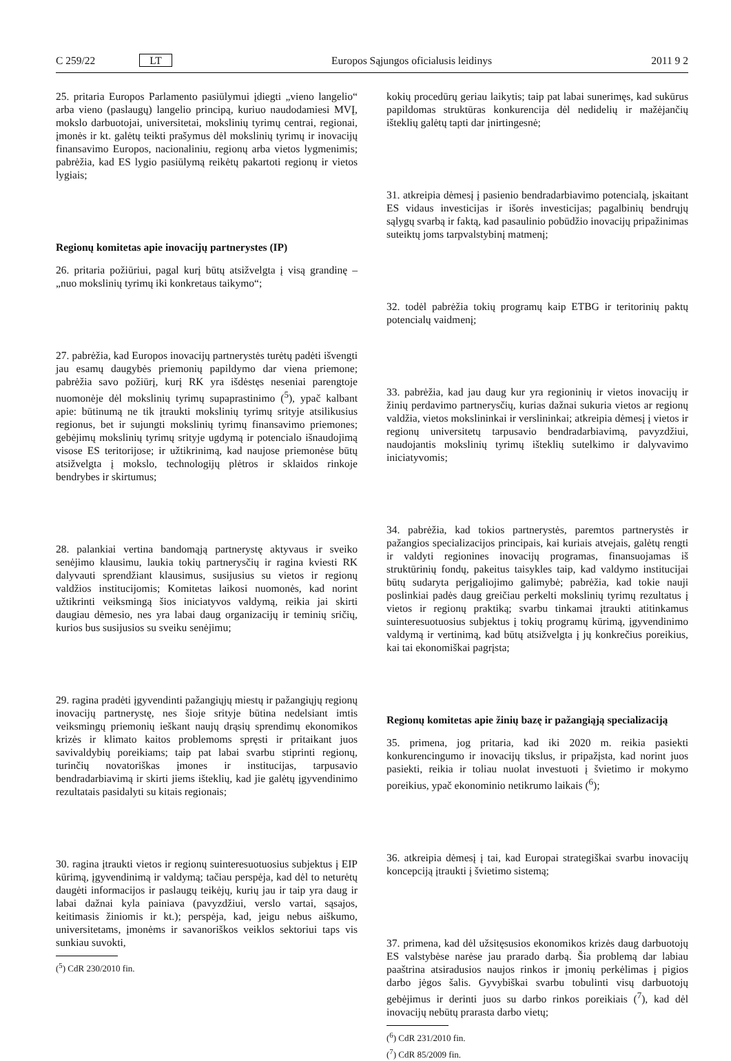C 259/22 LT Europos Sąjungos oficialusis leidinys 2011 9 2
25. pritaria Europos Parlamento pasiūlymui įdiegti „vieno langelio“ arba vieno (paslaugų) langelio principą, kuriuo naudodamiesi MVĮ, mokslo darbuotojai, universitetai, mokslinių tyrimų centrai, regionai, įmonės ir kt. galėtų teikti prašymus dėl mokslinių tyrimų ir inovacijų finansavimo Europos, nacionaliniu, regionų arba vietos lygmenimis; pabrėžia, kad ES lygio pasiūlymą reikėtų pakartoti regionų ir vietos lygiais;
Regionų komitetas apie inovacijų partnerystes (IP)
26. pritaria požiūriui, pagal kurį būtų atsižvelgta į visą grandinę – „nuo mokslinių tyrimų iki konkretaus taikymo“;
27. pabrėžia, kad Europos inovacijų partnerystės turėtų padėti išvengti jau esamų daugybės priemonių papildymo dar viena priemone; pabrėžia savo požiūrį, kurį RK yra išdėstęs neseniai parengtoje nuomonėje dėl mokslinių tyrimų supaprastinimo (<sup>5</sup>), ypač kalbant apie: būtinumą ne tik įtraukti mokslinių tyrimų srityje atsilikusius regionus, bet ir sujungti mokslinių tyrimų finansavimo priemones; gebėjimų mokslinių tyrimų srityje ugdymą ir potencialo išnaudojimą visose ES teritorijose; ir užtikrinimą, kad naujose priemonėse būtų atsižvelgta į mokslo, technologijų plėtros ir sklaidos rinkoje bendrybes ir skirtumus;
28. palankiai vertina bandomąją partnerystę aktyvaus ir sveiko senėjimo klausimu, laukia tokių partnerysčių ir ragina kviesti RK dalyvauti sprendžiant klausimus, susijusius su vietos ir regionų valdžios institucijomis; Komitetas laikosi nuomonės, kad norint užtikrinti veiksmingą šios iniciatyvos valdymą, reikia jai skirti daugiau dėmesio, nes yra labai daug organizacijų ir teminių sričių, kurios bus susijusios su sveiku senėjimu;
29. ragina pradėti įgyvendinti pažangiųjų miestų ir pažangiųjų regionų inovacijų partnerystę, nes šioje srityje būtina nedelsiant imtis veiksmingų priemonių ieškant naujų drąsių sprendimų ekonomikos krizės ir klimato kaitos problemoms spręsti ir pritaikant juos savivaldybių poreikiams; taip pat labai svarbu stiprinti regionų, turinčių novatoriškas įmones ir institucijas, tarpusavio bendradarbiavimą ir skirti jiems išteklių, kad jie galėtų įgyvendinimo rezultatais pasidalyti su kitais regionais;
30. ragina įtraukti vietos ir regionų suinteresuotuosius subjektus į EIP kūrimą, įgyvendinimą ir valdymą; tačiau perspėja, kad dėl to neturėtų daugėti informacijos ir paslaugų teikėjų, kurių jau ir taip yra daug ir labai dažnai kyla painiava (pavyzdžiui, verslo vartai, sąsajos, keitimasis žiniomis ir kt.); perspėja, kad, jeigu nebus aiškumo, universitetams, įmonėms ir savanoriškos veiklos sektoriui taps vis sunkiau suvokti,
(<sup>5</sup>) CdR 230/2010 fin.
kokių procedūrų geriau laikytis; taip pat labai sunerimęs, kad sukūrus papildomas struktūras konkurencija dėl nedidelių ir mažėjančių išteklių galėtų tapti dar įnirtingesnė;
31. atkreipia dėmesį į pasienio bendradarbiavimo potencialą, įskaitant ES vidaus investicijas ir išorės investicijas; pagalbinių bendrųjų sąlygų svarbą ir faktą, kad pasaulinio pobūdžio inovacijų pripažinimas suteiktų joms tarpvalstybinį matmenį;
32. todėl pabrėžia tokių programų kaip ETBG ir teritorinių paktų potencialų vaidmenį;
33. pabrėžia, kad jau daug kur yra regioninių ir vietos inovacijų ir žinių perdavimo partnerysčių, kurias dažnai sukuria vietos ar regionų valdžia, vietos mokslininkai ir verslininkai; atkreipia dėmesį į vietos ir regionų universitetų tarpusavio bendradarbiavimą, pavyzdžiui, naudojantis mokslinių tyrimų išteklių sutelkimo ir dalyvavimo iniciatyvomis;
34. pabrėžia, kad tokios partnerystės, paremtos partnerystės ir pažangios specializacijos principais, kai kuriais atvejais, galėtų rengti ir valdyti regionines inovacijų programas, finansuojamas iš struktūrinių fondų, pakeitus taisykles taip, kad valdymo institucijai būtų sudaryta perįgaliojimo galimybė; pabrėžia, kad tokie nauji poslinkiai padės daug greičiau perkelti mokslinių tyrimų rezultatus į vietos ir regionų praktiką; svarbu tinkamai įtraukti atitinkamus suinteresuotuosius subjektus į tokių programų kūrimą, įgyvendinimo valdymą ir vertinimą, kad būtų atsižvelgta į jų konkrečius poreikius, kai tai ekonomiškai pagrįsta;
Regionų komitetas apie žinių bazę ir pažangiąją specializaciją
35. primena, jog pritaria, kad iki 2020 m. reikia pasiekti konkurencingumo ir inovacijų tikslus, ir pripažįsta, kad norint juos pasiekti, reikia ir toliau nuolat investuoti į švietimo ir mokymo poreikius, ypač ekonominio netikrumo laikais (<sup>6</sup>);
36. atkreipia dėmesį į tai, kad Europai strategiškai svarbu inovacijų koncepciją įtraukti į švietimo sistemą;
37. primena, kad dėl užsitęsusios ekonomikos krizės daug darbuotojų ES valstybėse narėse jau prarado darbą. Šia problemą dar labiau paaštrina atsiradusios naujos rinkos ir įmonių perkėlimas į pigios darbo jėgos šalis. Gyvybiškai svarbu tobulinti visų darbuotojų gebėjimus ir derinti juos su darbo rinkos poreikiais (<sup>7</sup>), kad dėl inovacijų nebūtų prarasta darbo vietų;
(<sup>6</sup>) CdR 231/2010 fin.
(<sup>7</sup>) CdR 85/2009 fin.